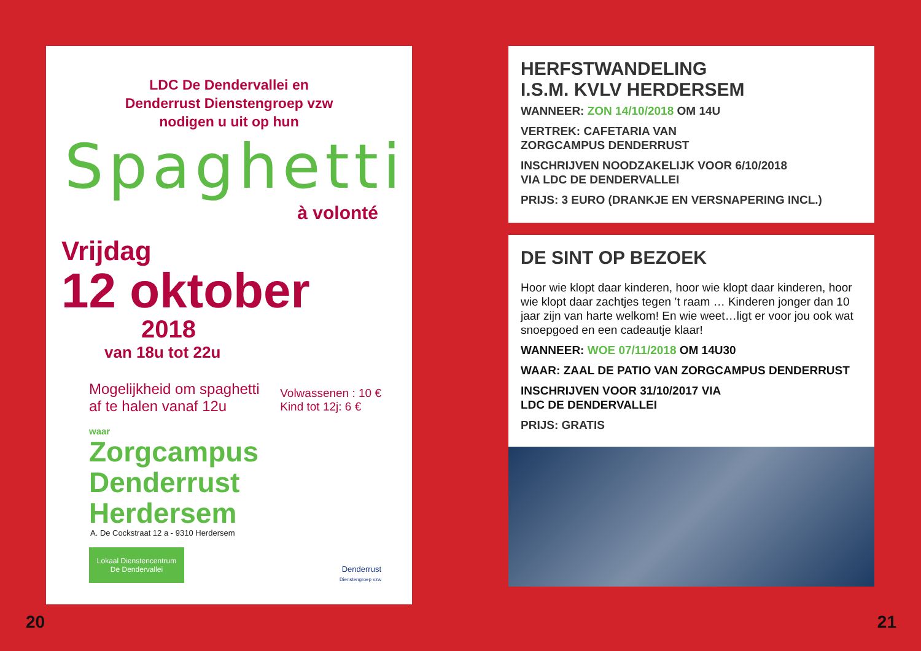LDC De Dendervallei en
Denderrust Dienstengroep vzw
nodigen u uit op hun
Spaghetti
à volonté
Vrijdag
12 oktober
2018
van 18u tot 22u
Mogelijkheid om spaghetti
af te halen vanaf 12u
Volwassenen : 10 €
Kind tot 12j: 6 €
waar
Zorgcampus Denderrust
Herdersem
A. De Cockstraat 12 a - 9310 Herdersem
Lokaal Dienstencentrum
De Dendervallei
Denderrust
Dienstengroep vzw
HERFSTWANDELING
I.S.M. KVLV HERDERSEM
WANNEER: ZON 14/10/2018 OM 14U
VERTREK: CAFETARIA VAN
ZORGCAMPUS DENDERRUST
INSCHRIJVEN NOODZAKELIJK VOOR 6/10/2018
VIA LDC DE DENDERVALLEI
PRIJS: 3 EURO (DRANKJE EN VERSNAPERING INCL.)
DE SINT OP BEZOEK
Hoor wie klopt daar kinderen, hoor wie klopt daar kinderen, hoor wie klopt daar zachtjes tegen ’t raam … Kinderen jonger dan 10 jaar zijn van harte welkom! En wie weet…ligt er voor jou ook wat snoepgoed en een cadeautje klaar!
WANNEER: WOE 07/11/2018 OM 14U30
WAAR: ZAAL DE PATIO VAN ZORGCAMPUS DENDERRUST
INSCHRIJVEN VOOR 31/10/2017 VIA
LDC DE DENDERVALLEI
PRIJS: GRATIS
20 21